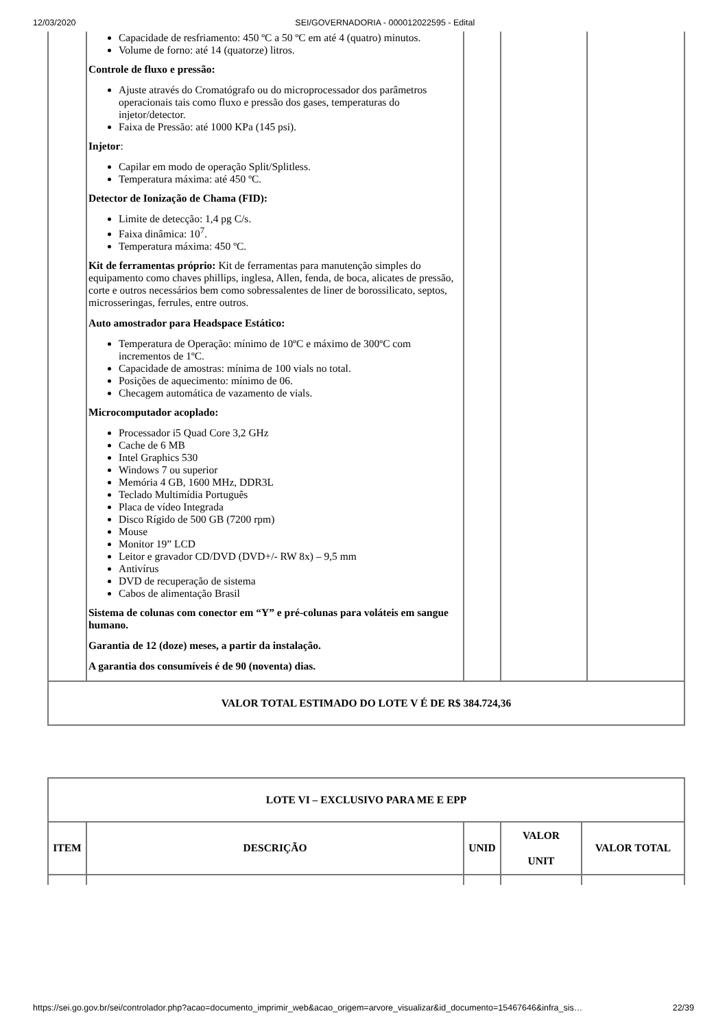12/03/2020 SEI/GOVERNADORIA - 000012022595 - Edital
| | Capacidade de resfriamento: 450 ºC a 50 ºC em até 4 (quatro) minutos. Volume de forno: até 14 (quatorze) litros. Controle de fluxo e pressão: Ajuste através do Cromatógrafo ou do microprocessador dos parâmetros operacionais tais como fluxo e pressão dos gases, temperaturas do injetor/detector. Faixa de Pressão: até 1000 KPa (145 psi). Injetor : Capilar em modo de operação Split/Splitless. Temperatura máxima: até 450 ºC. Detector de Ionização de Chama (FID): Limite de detecção: 1,4 pg C/s. Faixa dinâmica: 10<sup>7</sup>. Temperatura máxima: 450 ºC. Kit de ferramentas próprio: Kit de ferramentas para manutenção simples do equipamento como chaves phillips, inglesa, Allen, fenda, de boca, alicates de pressão, corte e outros necessários bem como sobressalentes de liner de borossilicato, septos, microsseringas, ferrules, entre outros. Auto amostrador para Headspace Estático: Temperatura de Operação: mínimo de 10ºC e máximo de 300ºC com incrementos de 1ºC. Capacidade de amostras: mínima de 100 vials no total. Posições de aquecimento: mínimo de 06. Checagem automática de vazamento de vials. Microcomputador acoplado: Processador i5 Quad Core 3,2 GHz Cache de 6 MB Intel Graphics 530 Windows 7 ou superior Memória 4 GB, 1600 MHz, DDR3L Teclado Multimídia Português Placa de vídeo Integrada Disco Rígido de 500 GB (7200 rpm) Mouse Monitor 19” LCD Leitor e gravador CD/DVD (DVD+/- RW 8x) – 9,5 mm Antivírus DVD de recuperação de sistema Cabos de alimentação Brasil Sistema de colunas com conector em “Y” e pré-colunas para voláteis em sangue humano. Garantia de 12 (doze) meses, a partir da instalação. A garantia dos consumíveis é de 90 (noventa) dias. | | | |
| VALOR TOTAL ESTIMADO DO LOTE V É DE R$ 384.724,36 | | | | |
| LOTE VI – EXCLUSIVO PARA ME E EPP | | | | |
| --- | --- | --- | --- | --- |
| ITEM | DESCRIÇÃO | UNID | VALOR UNIT | VALOR TOTAL |
https://sei.go.gov.br/sei/controlador.php?acao=documento_imprimir_web&acao_origem=arvore_visualizar&id_documento=15467646&infra_sis… 22/39